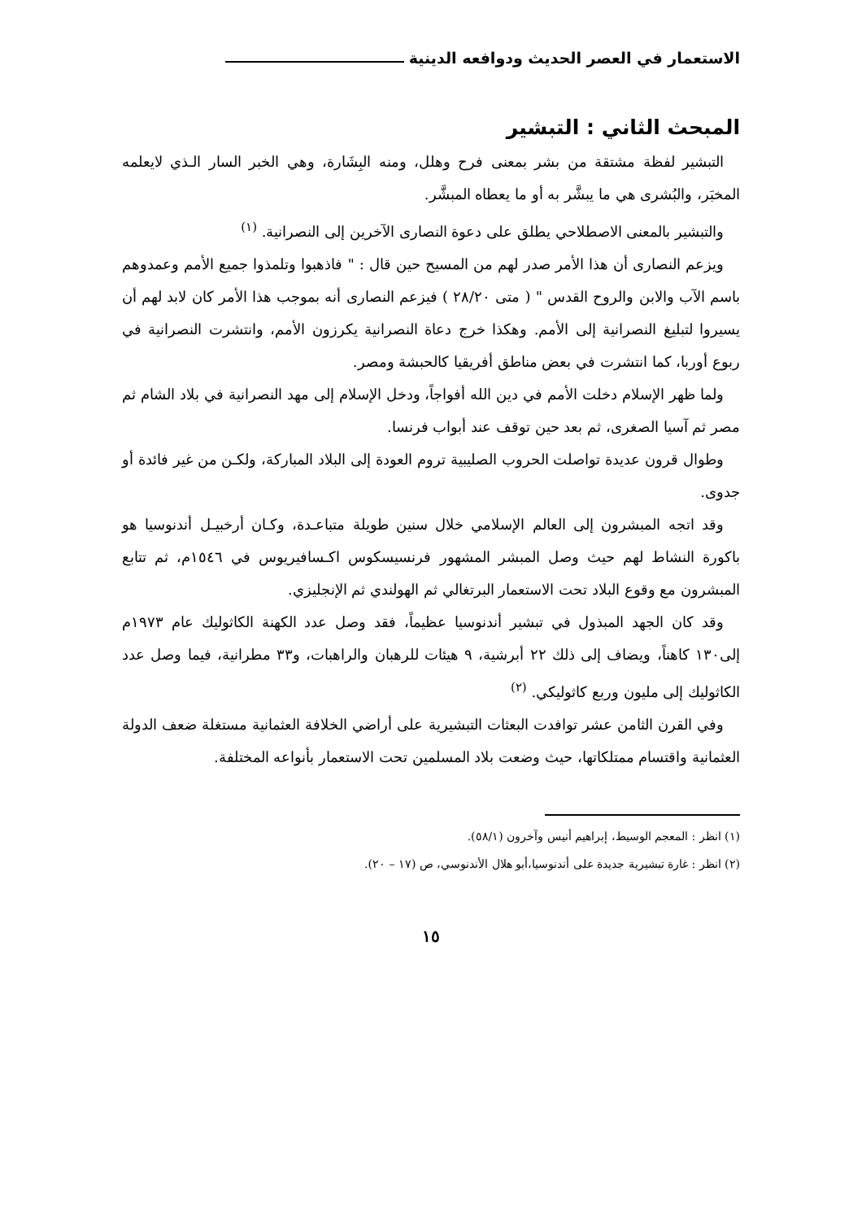الاستعمار في العصر الحديث ودوافعه الدينية
المبحث الثاني : التبشير
التبشير لفظة مشتقة من بشر بمعنى فرح وهلل، ومنه البِشَارة، وهي الخبر السار الـذي لايعلمه المخبَر، والبُشرى هي ما يبشَّر به أو ما يعطاه المبشَّر.
والتبشير بالمعنى الاصطلاحي يطلق على دعوة النصارى الآخرين إلى النصرانية. <sup>(١)</sup>
ويزعم النصارى أن هذا الأمر صدر لهم من المسيح حين قال : " فاذهبوا وتلمذوا جميع الأمم وعمدوهم باسم الآب والابن والروح القدس " ( متى ٢٨/٢٠ ) فيزعم النصارى أنه بموجب هذا الأمر كان لابد لهم أن يسيروا لتبليغ النصرانية إلى الأمم. وهكذا خرج دعاة النصرانية يكرزون الأمم، وانتشرت النصرانية في ربوع أوربا، كما انتشرت في بعض مناطق أفريقيا كالحبشة ومصر.
ولما ظهر الإسلام دخلت الأمم في دين الله أفواجاً، ودخل الإسلام إلى مهد النصرانية في بلاد الشام ثم مصر ثم آسيا الصغرى، ثم بعد حين توقف عند أبواب فرنسا.
وطوال قرون عديدة تواصلت الحروب الصليبية تروم العودة إلى البلاد المباركة، ولكـن من غير فائدة أو جدوى.
وقد اتجه المبشرون إلى العالم الإسلامي خلال سنين طويلة متباعـدة، وكـان أرخبيـل أندنوسيا هو باكورة النشاط لهم حيث وصل المبشر المشهور فرنسيسكوس اكـسافيريوس في ١٥٤٦م، ثم تتابع المبشرون مع وقوع البلاد تحت الاستعمار البرتغالي ثم الهولندي ثم الإنجليزي.
وقد كان الجهد المبذول في تبشير أندنوسيا عظيماً، فقد وصل عدد الكهنة الكاثوليك عام ١٩٧٣م إلى١٣٠ كاهناً، ويضاف إلى ذلك ٢٢ أبرشية، ٩ هيئات للرهبان والراهبات، و٣٣ مطرانية، فيما وصل عدد الكاثوليك إلى مليون وربع كاثوليكي. <sup>(٢)</sup>
وفي القرن الثامن عشر توافدت البعثات التبشيرية على أراضي الخلافة العثمانية مستغلة ضعف الدولة العثمانية واقتسام ممتلكاتها، حيث وضعت بلاد المسلمين تحت الاستعمار بأنواعه المختلفة.
(١) انظر : المعجم الوسيط، إبراهيم أنيس وآخرون (٥٨/١).
(٢) انظر : غارة تبشيرية جديدة على أندنوسيا،أبو هلال الأندنوسي، ص (١٧ – ٢٠).
١٥